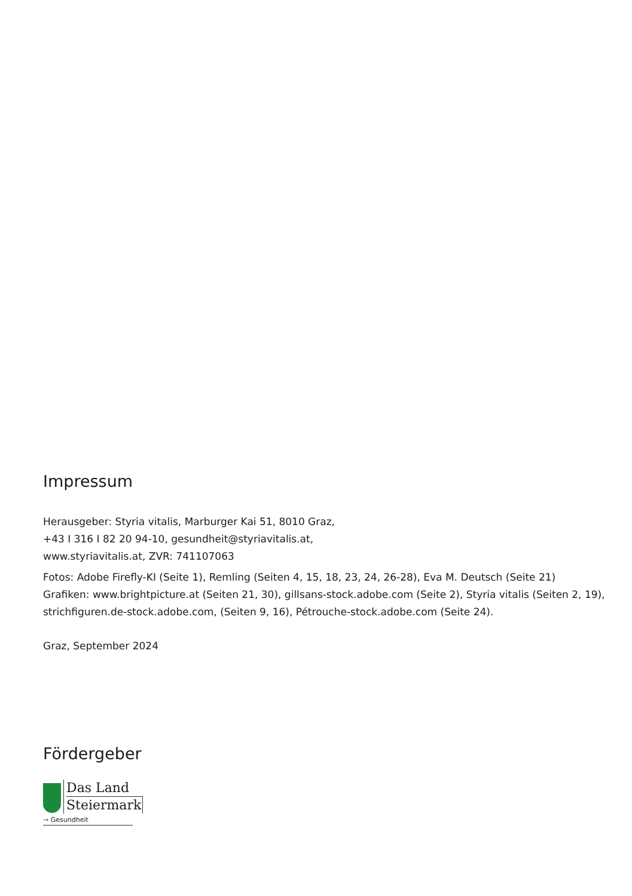Impressum
Herausgeber: Styria vitalis, Marburger Kai 51, 8010 Graz,
+43 I 316 I 82 20 94-10, gesundheit@styriavitalis.at,
www.styriavitalis.at, ZVR: 741107063
Fotos: Adobe Firefly-KI (Seite 1), Remling (Seiten 4, 15, 18, 23, 24, 26-28), Eva M. Deutsch (Seite 21)
Grafiken: www.brightpicture.at (Seiten 21, 30), gillsans-stock.adobe.com (Seite 2), Styria vitalis (Seiten 2, 19), strichfiguren.de-stock.adobe.com, (Seiten 9, 16), Pétrouche-stock.adobe.com (Seite 24).
Graz, September 2024
Fördergeber
Das Land
Steiermark
→ Gesundheit